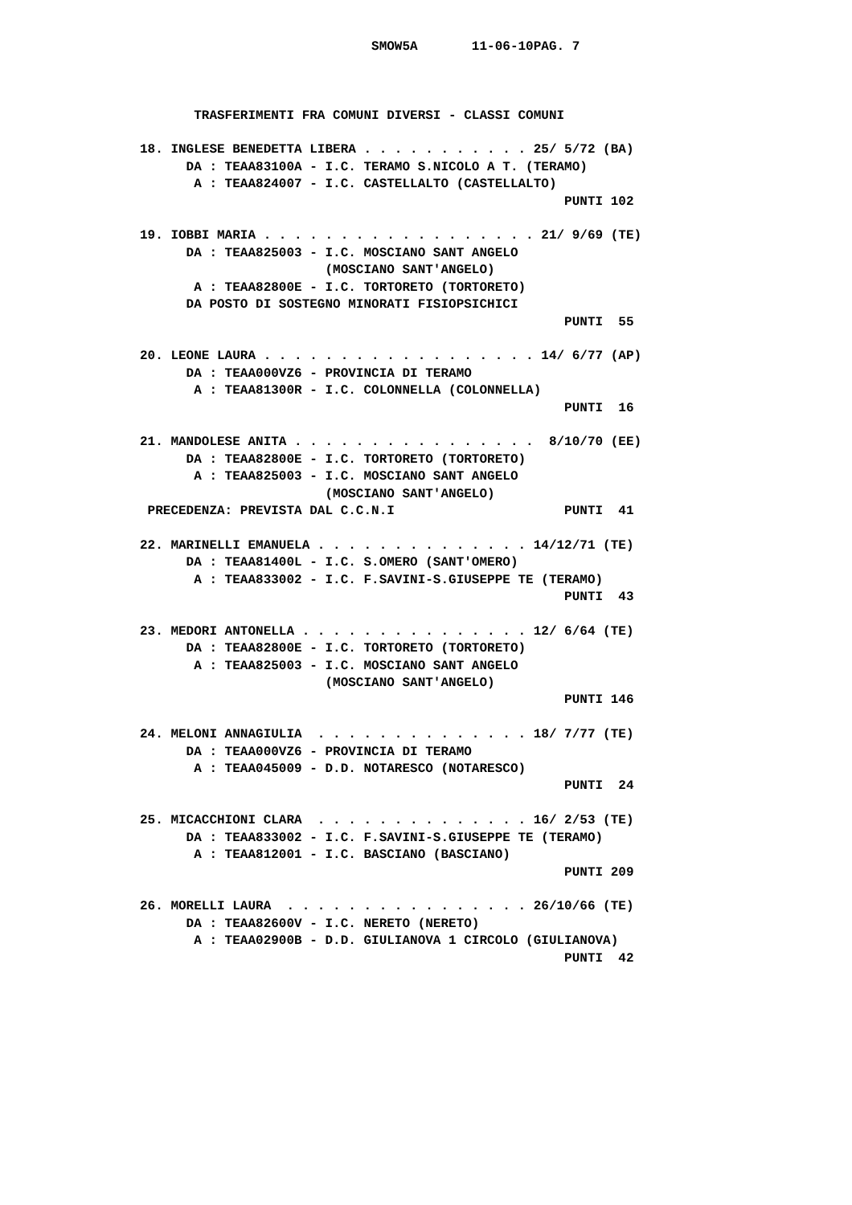SMOW5A       11-06-10PAG. 7



       TRASFERIMENTI FRA COMUNI DIVERSI - CLASSI COMUNI

18. INGLESE BENEDETTA LIBERA . . . . . . . . . . . 25/ 5/72 (BA)
      DA : TEAA83100A - I.C. TERAMO S.NICOLO A T. (TERAMO)
       A : TEAA824007 - I.C. CASTELLALTO (CASTELLALTO)
                                                       PUNTI 102

19. IOBBI MARIA . . . . . . . . . . . . . . . . . . 21/ 9/69 (TE)
      DA : TEAA825003 - I.C. MOSCIANO SANT ANGELO
                        (MOSCIANO SANT'ANGELO)
       A : TEAA82800E - I.C. TORTORETO (TORTORETO)
      DA POSTO DI SOSTEGNO MINORATI FISIOPSICHICI
                                                       PUNTI  55

20. LEONE LAURA . . . . . . . . . . . . . . . . . . 14/ 6/77 (AP)
      DA : TEAA000VZ6 - PROVINCIA DI TERAMO
       A : TEAA81300R - I.C. COLONNELLA (COLONNELLA)
                                                       PUNTI  16

21. MANDOLESE ANITA . . . . . . . . . . . . . . . .  8/10/70 (EE)
      DA : TEAA82800E - I.C. TORTORETO (TORTORETO)
       A : TEAA825003 - I.C. MOSCIANO SANT ANGELO
                        (MOSCIANO SANT'ANGELO)
 PRECEDENZA: PREVISTA DAL C.C.N.I                      PUNTI  41

22. MARINELLI EMANUELA . . . . . . . . . . . . . . 14/12/71 (TE)
      DA : TEAA81400L - I.C. S.OMERO (SANT'OMERO)
       A : TEAA833002 - I.C. F.SAVINI-S.GIUSEPPE TE (TERAMO)
                                                       PUNTI  43

23. MEDORI ANTONELLA . . . . . . . . . . . . . . . 12/ 6/64 (TE)
      DA : TEAA82800E - I.C. TORTORETO (TORTORETO)
       A : TEAA825003 - I.C. MOSCIANO SANT ANGELO
                        (MOSCIANO SANT'ANGELO)
                                                       PUNTI 146

24. MELONI ANNAGIULIA  . . . . . . . . . . . . . . 18/ 7/77 (TE)
      DA : TEAA000VZ6 - PROVINCIA DI TERAMO
       A : TEAA045009 - D.D. NOTARESCO (NOTARESCO)
                                                       PUNTI  24

25. MICACCHIONI CLARA  . . . . . . . . . . . . . . 16/ 2/53 (TE)
      DA : TEAA833002 - I.C. F.SAVINI-S.GIUSEPPE TE (TERAMO)
       A : TEAA812001 - I.C. BASCIANO (BASCIANO)
                                                       PUNTI 209

26. MORELLI LAURA  . . . . . . . . . . . . . . . . 26/10/66 (TE)
      DA : TEAA82600V - I.C. NERETO (NERETO)
       A : TEAA02900B - D.D. GIULIANOVA 1 CIRCOLO (GIULIANOVA)
                                                       PUNTI  42